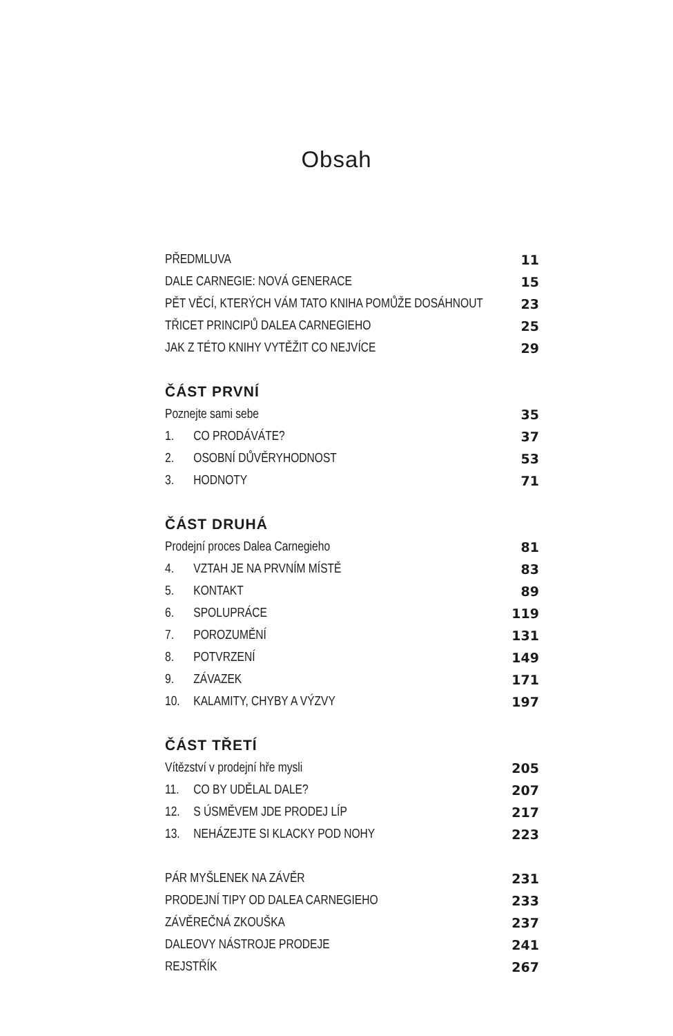Obsah
PŘEDMLUVA 11
DALE CARNEGIE: NOVÁ GENERACE 15
PĚT VĚCÍ, KTERÝCH VÁM TATO KNIHA POMŮŽE DOSÁHNOUT 23
TŘICET PRINCIPŮ DALEA CARNEGIEHO 25
JAK Z TÉTO KNIHY VYTĚŽIT CO NEJVÍCE 29
ČÁST PRVNÍ
Poznejte sami sebe 35
1. CO PRODÁVÁTE? 37
2. OSOBNÍ DŮVĚRYHODNOST 53
3. HODNOTY 71
ČÁST DRUHÁ
Prodejní proces Dalea Carnegieho 81
4. VZTAH JE NA PRVNÍM MÍSTĚ 83
5. KONTAKT 89
6. SPOLUPRÁCE 119
7. POROZUMĚNÍ 131
8. POTVRZENÍ 149
9. ZÁVAZEK 171
10. KALAMITY, CHYBY A VÝZVY 197
ČÁST TŘETÍ
Vítězství v prodejní hře mysli 205
11. CO BY UDĚLAL DALE? 207
12. S ÚSMĚVEM JDE PRODEJ LÍP 217
13. NEHÁZEJTE SI KLACKY POD NOHY 223
PÁR MYŠLENEK NA ZÁVĚR 231
PRODEJNÍ TIPY OD DALEA CARNEGIEHO 233
ZÁVĚREČNÁ ZKOUŠKA 237
DALEOVY NÁSTROJE PRODEJE 241
REJSTŘÍK 267